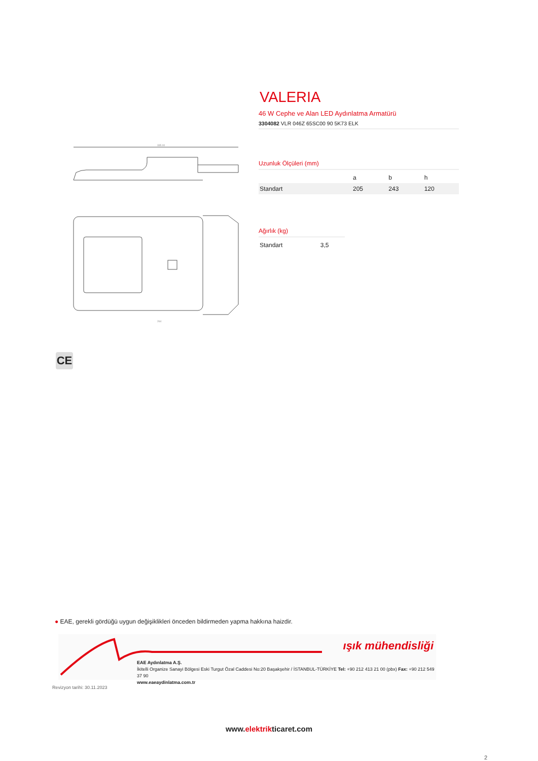335.00
264
CE
VALERIA
46 W Cephe ve Alan LED Aydınlatma Armatürü
3304082 VLR 046Z 65SC00 90 5K73 ELK
Uzunluk Ölçüleri (mm)
| | a | b | h |
| --- | --- | --- | --- |
| Standart | 205 | 243 | 120 |
Ağırlık (kg)
| Standart | 3,5 |
● EAE, gerekli gördüğü uygun değişiklikleri önceden bildirmeden yapma hakkına haizdir.
ışık mühendisliği
EAE Aydınlatma A.Ş.
İkitelli Organize Sanayi Bölgesi Eski Turgut Özal Caddesi No:20 Başakşehir / İSTANBUL-TÜRKİYE Tel: +90 212 413 21 00 (pbx) Fax: +90 212 549 37 90
www.eaeaydinlatma.com.tr
Revizyon tarihi: 30.11.2023
www.elektrikticaret.com
2